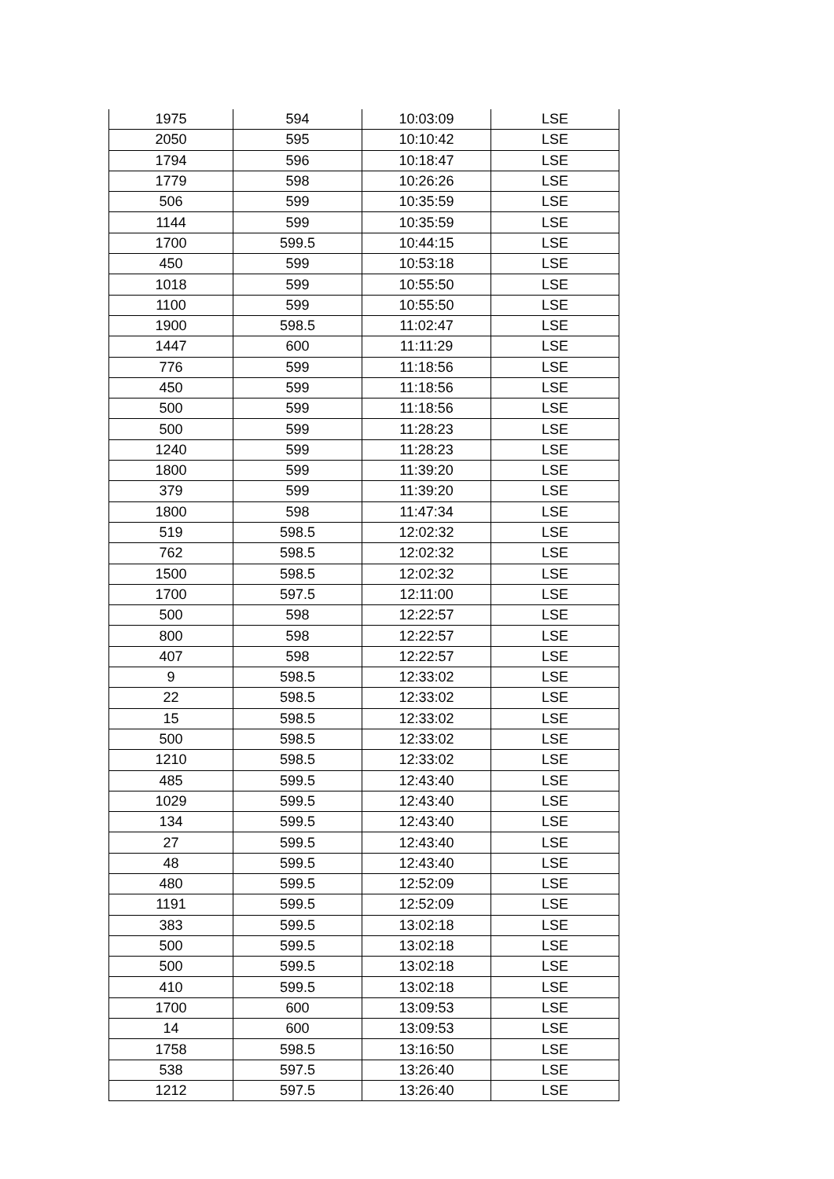| 1975 | 594 | 10:03:09 | LSE |
| 2050 | 595 | 10:10:42 | LSE |
| 1794 | 596 | 10:18:47 | LSE |
| 1779 | 598 | 10:26:26 | LSE |
| 506 | 599 | 10:35:59 | LSE |
| 1144 | 599 | 10:35:59 | LSE |
| 1700 | 599.5 | 10:44:15 | LSE |
| 450 | 599 | 10:53:18 | LSE |
| 1018 | 599 | 10:55:50 | LSE |
| 1100 | 599 | 10:55:50 | LSE |
| 1900 | 598.5 | 11:02:47 | LSE |
| 1447 | 600 | 11:11:29 | LSE |
| 776 | 599 | 11:18:56 | LSE |
| 450 | 599 | 11:18:56 | LSE |
| 500 | 599 | 11:18:56 | LSE |
| 500 | 599 | 11:28:23 | LSE |
| 1240 | 599 | 11:28:23 | LSE |
| 1800 | 599 | 11:39:20 | LSE |
| 379 | 599 | 11:39:20 | LSE |
| 1800 | 598 | 11:47:34 | LSE |
| 519 | 598.5 | 12:02:32 | LSE |
| 762 | 598.5 | 12:02:32 | LSE |
| 1500 | 598.5 | 12:02:32 | LSE |
| 1700 | 597.5 | 12:11:00 | LSE |
| 500 | 598 | 12:22:57 | LSE |
| 800 | 598 | 12:22:57 | LSE |
| 407 | 598 | 12:22:57 | LSE |
| 9 | 598.5 | 12:33:02 | LSE |
| 22 | 598.5 | 12:33:02 | LSE |
| 15 | 598.5 | 12:33:02 | LSE |
| 500 | 598.5 | 12:33:02 | LSE |
| 1210 | 598.5 | 12:33:02 | LSE |
| 485 | 599.5 | 12:43:40 | LSE |
| 1029 | 599.5 | 12:43:40 | LSE |
| 134 | 599.5 | 12:43:40 | LSE |
| 27 | 599.5 | 12:43:40 | LSE |
| 48 | 599.5 | 12:43:40 | LSE |
| 480 | 599.5 | 12:52:09 | LSE |
| 1191 | 599.5 | 12:52:09 | LSE |
| 383 | 599.5 | 13:02:18 | LSE |
| 500 | 599.5 | 13:02:18 | LSE |
| 500 | 599.5 | 13:02:18 | LSE |
| 410 | 599.5 | 13:02:18 | LSE |
| 1700 | 600 | 13:09:53 | LSE |
| 14 | 600 | 13:09:53 | LSE |
| 1758 | 598.5 | 13:16:50 | LSE |
| 538 | 597.5 | 13:26:40 | LSE |
| 1212 | 597.5 | 13:26:40 | LSE |